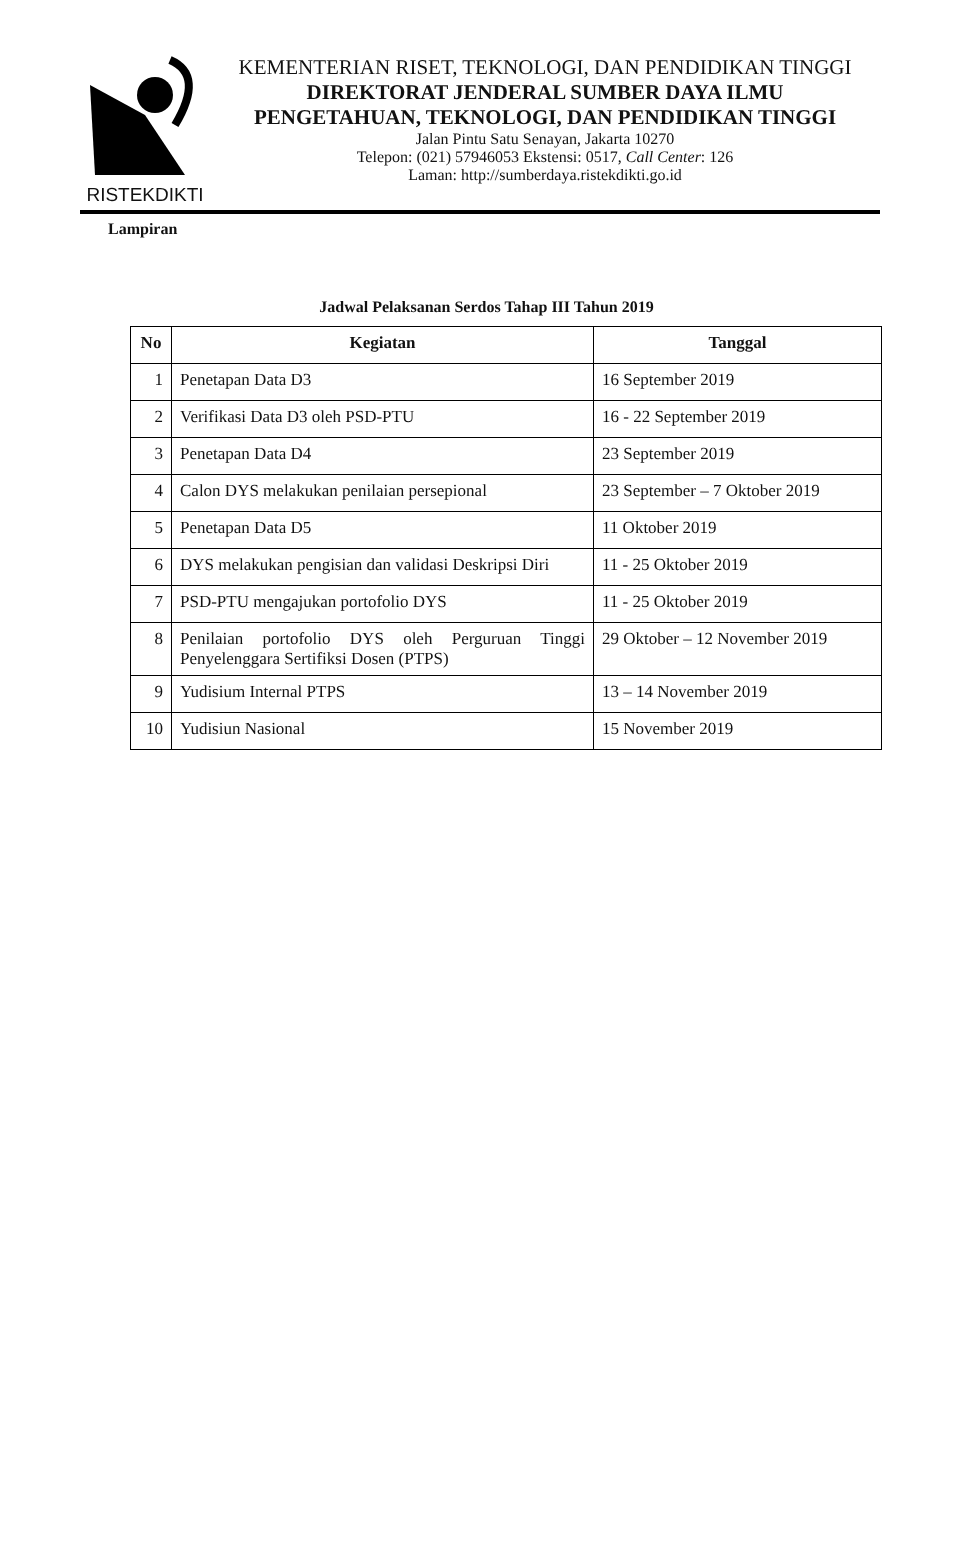RISTEKDIKTI KEMENTERIAN RISET, TEKNOLOGI, DAN PENDIDIKAN TINGGI
DIREKTORAT JENDERAL SUMBER DAYA ILMU
PENGETAHUAN, TEKNOLOGI, DAN PENDIDIKAN TINGGI
Jalan Pintu Satu Senayan, Jakarta 10270
Telepon: (021) 57946053 Ekstensi: 0517, Call Center: 126
Laman: http://sumberdaya.ristekdikti.go.id
Lampiran
Jadwal Pelaksanan Serdos Tahap III Tahun 2019
| No | Kegiatan | Tanggal |
| --- | --- | --- |
| 1 | Penetapan Data D3 | 16 September 2019 |
| 2 | Verifikasi Data D3 oleh PSD-PTU | 16 - 22 September 2019 |
| 3 | Penetapan Data D4 | 23 September 2019 |
| 4 | Calon DYS melakukan penilaian persepional | 23 September – 7 Oktober 2019 |
| 5 | Penetapan Data D5 | 11 Oktober 2019 |
| 6 | DYS melakukan pengisian dan validasi Deskripsi Diri | 11 - 25 Oktober 2019 |
| 7 | PSD-PTU mengajukan portofolio DYS | 11 - 25 Oktober 2019 |
| 8 | Penilaian portofolio DYS oleh Perguruan Tinggi Penyelenggara Sertifiksi Dosen (PTPS) | 29 Oktober – 12 November 2019 |
| 9 | Yudisium Internal PTPS | 13 – 14 November 2019 |
| 10 | Yudisiun Nasional | 15 November 2019 |